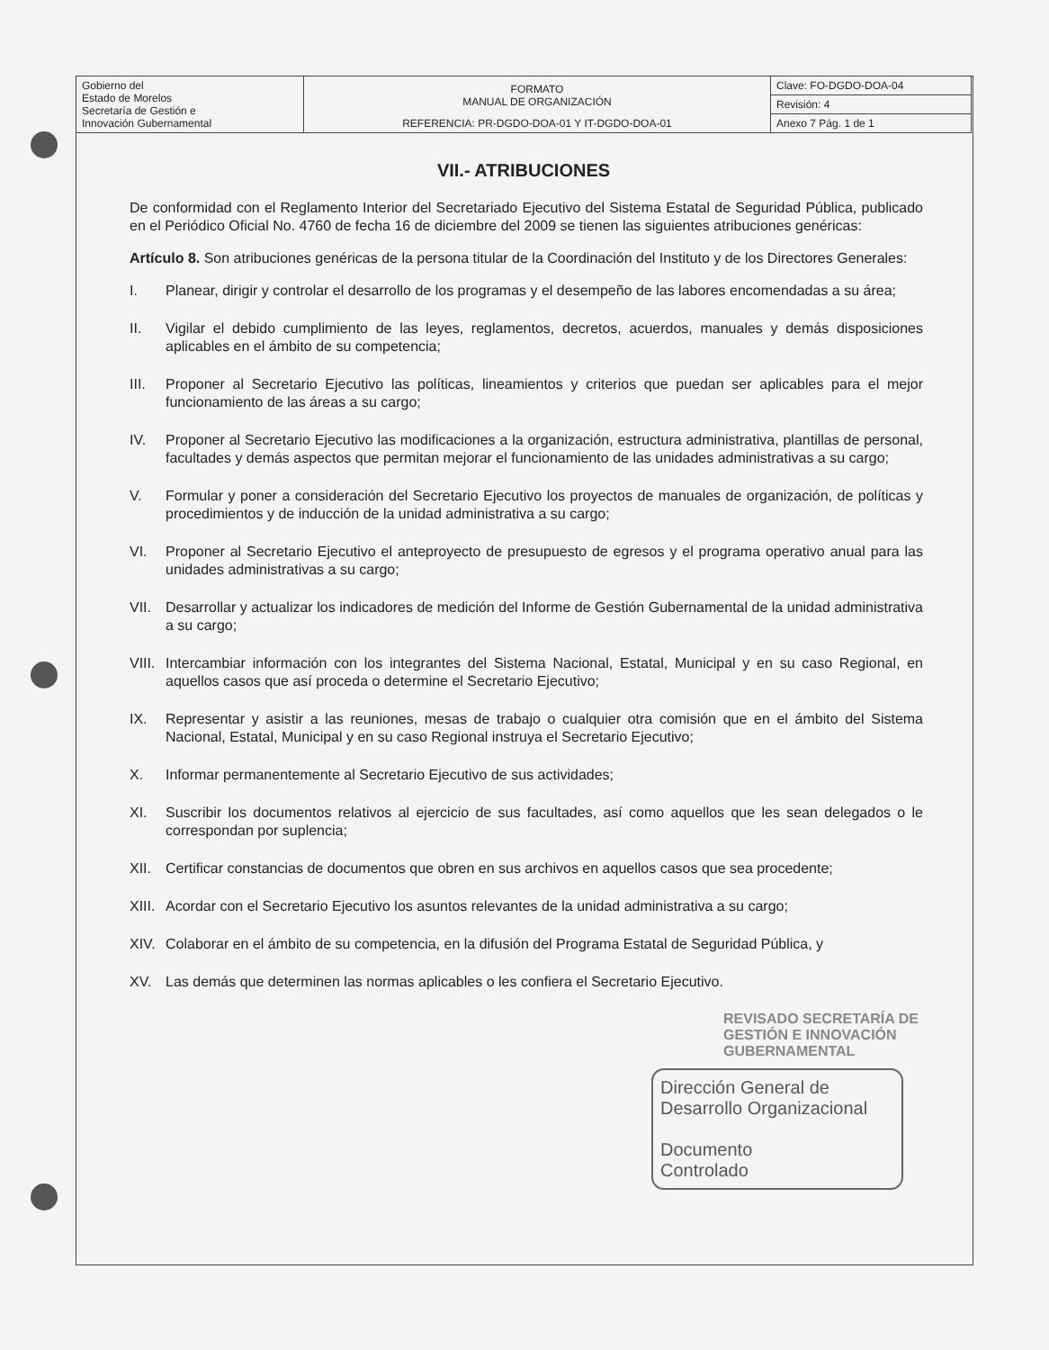| Gobierno del Estado de Morelos Secretaría de Gestión e Innovación Gubernamental | FORMATO MANUAL DE ORGANIZACIÓN | Clave: FO-DGDO-DOA-04 |
| | | Revisión: 4 |
| | REFERENCIA: PR-DGDO-DOA-01 Y IT-DGDO-DOA-01 | Anexo 7 Pág. 1 de 1 |
VII.- ATRIBUCIONES
De conformidad con el Reglamento Interior del Secretariado Ejecutivo del Sistema Estatal de Seguridad Pública, publicado en el Periódico Oficial No. 4760 de fecha 16 de diciembre del 2009 se tienen las siguientes atribuciones genéricas:
Artículo 8. Son atribuciones genéricas de la persona titular de la Coordinación del Instituto y de los Directores Generales:
I. Planear, dirigir y controlar el desarrollo de los programas y el desempeño de las labores encomendadas a su área;
II. Vigilar el debido cumplimiento de las leyes, reglamentos, decretos, acuerdos, manuales y demás disposiciones aplicables en el ámbito de su competencia;
III. Proponer al Secretario Ejecutivo las políticas, lineamientos y criterios que puedan ser aplicables para el mejor funcionamiento de las áreas a su cargo;
IV. Proponer al Secretario Ejecutivo las modificaciones a la organización, estructura administrativa, plantillas de personal, facultades y demás aspectos que permitan mejorar el funcionamiento de las unidades administrativas a su cargo;
V. Formular y poner a consideración del Secretario Ejecutivo los proyectos de manuales de organización, de políticas y procedimientos y de inducción de la unidad administrativa a su cargo;
VI. Proponer al Secretario Ejecutivo el anteproyecto de presupuesto de egresos y el programa operativo anual para las unidades administrativas a su cargo;
VII. Desarrollar y actualizar los indicadores de medición del Informe de Gestión Gubernamental de la unidad administrativa a su cargo;
VIII. Intercambiar información con los integrantes del Sistema Nacional, Estatal, Municipal y en su caso Regional, en aquellos casos que así proceda o determine el Secretario Ejecutivo;
IX. Representar y asistir a las reuniones, mesas de trabajo o cualquier otra comisión que en el ámbito del Sistema Nacional, Estatal, Municipal y en su caso Regional instruya el Secretario Ejecutivo;
X. Informar permanentemente al Secretario Ejecutivo de sus actividades;
XI. Suscribir los documentos relativos al ejercicio de sus facultades, así como aquellos que les sean delegados o le correspondan por suplencia;
XII. Certificar constancias de documentos que obren en sus archivos en aquellos casos que sea procedente;
XIII. Acordar con el Secretario Ejecutivo los asuntos relevantes de la unidad administrativa a su cargo;
XIV. Colaborar en el ámbito de su competencia, en la difusión del Programa Estatal de Seguridad Pública, y
XV. Las demás que determinen las normas aplicables o les confiera el Secretario Ejecutivo.
REVISADO SECRETARÍA DE GESTIÓN E INNOVACIÓN GUBERNAMENTAL
Dirección General de Desarrollo Organizacional
Documento
Controlado